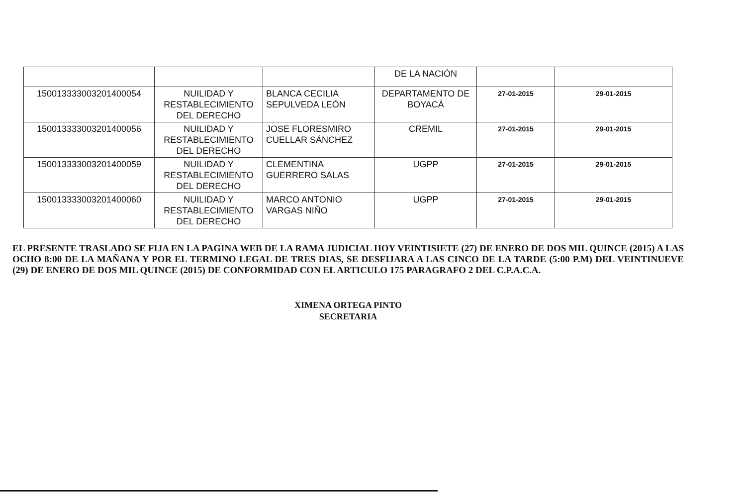| | | | DE LA NACIÓN | | |
| 15001333300320140005​4 | NUILIDAD Y RESTABLECIMIENTO DEL DERECHO | BLANCA CECILIA SEPULVEDA LEÓN | DEPARTAMENTO DE BOYACÁ | 27-01-2015 | 29-01-2015 |
| 150013333003201400056 | NUILIDAD Y RESTABLECIMIENTO DEL DERECHO | JOSE FLORESMIRO CUELLAR SÁNCHEZ | CREMIL | 27-01-2015 | 29-01-2015 |
| 150013333003201400059 | NUILIDAD Y RESTABLECIMIENTO DEL DERECHO | CLEMENTINA GUERRERO SALAS | UGPP | 27-01-2015 | 29-01-2015 |
| 150013333003201400060 | NUILIDAD Y RESTABLECIMIENTO DEL DERECHO | MARCO ANTONIO VARGAS NIÑO | UGPP | 27-01-2015 | 29-01-2015 |
EL PRESENTE TRASLADO SE FIJA EN LA PAGINA WEB DE LA RAMA JUDICIAL HOY VEINTISIETE (27) DE ENERO DE DOS MIL QUINCE (2015) A LAS OCHO 8:00 DE LA MAÑANA Y POR EL TERMINO LEGAL DE TRES DIAS, SE DESFIJARA A LAS CINCO DE LA TARDE (5:00 P.M) DEL VEINTINUEVE (29) DE ENERO DE DOS MIL QUINCE (2015) DE CONFORMIDAD CON EL ARTICULO 175 PARAGRAFO 2 DEL C.P.A.C.A.
XIMENA ORTEGA PINTO
SECRETARIA